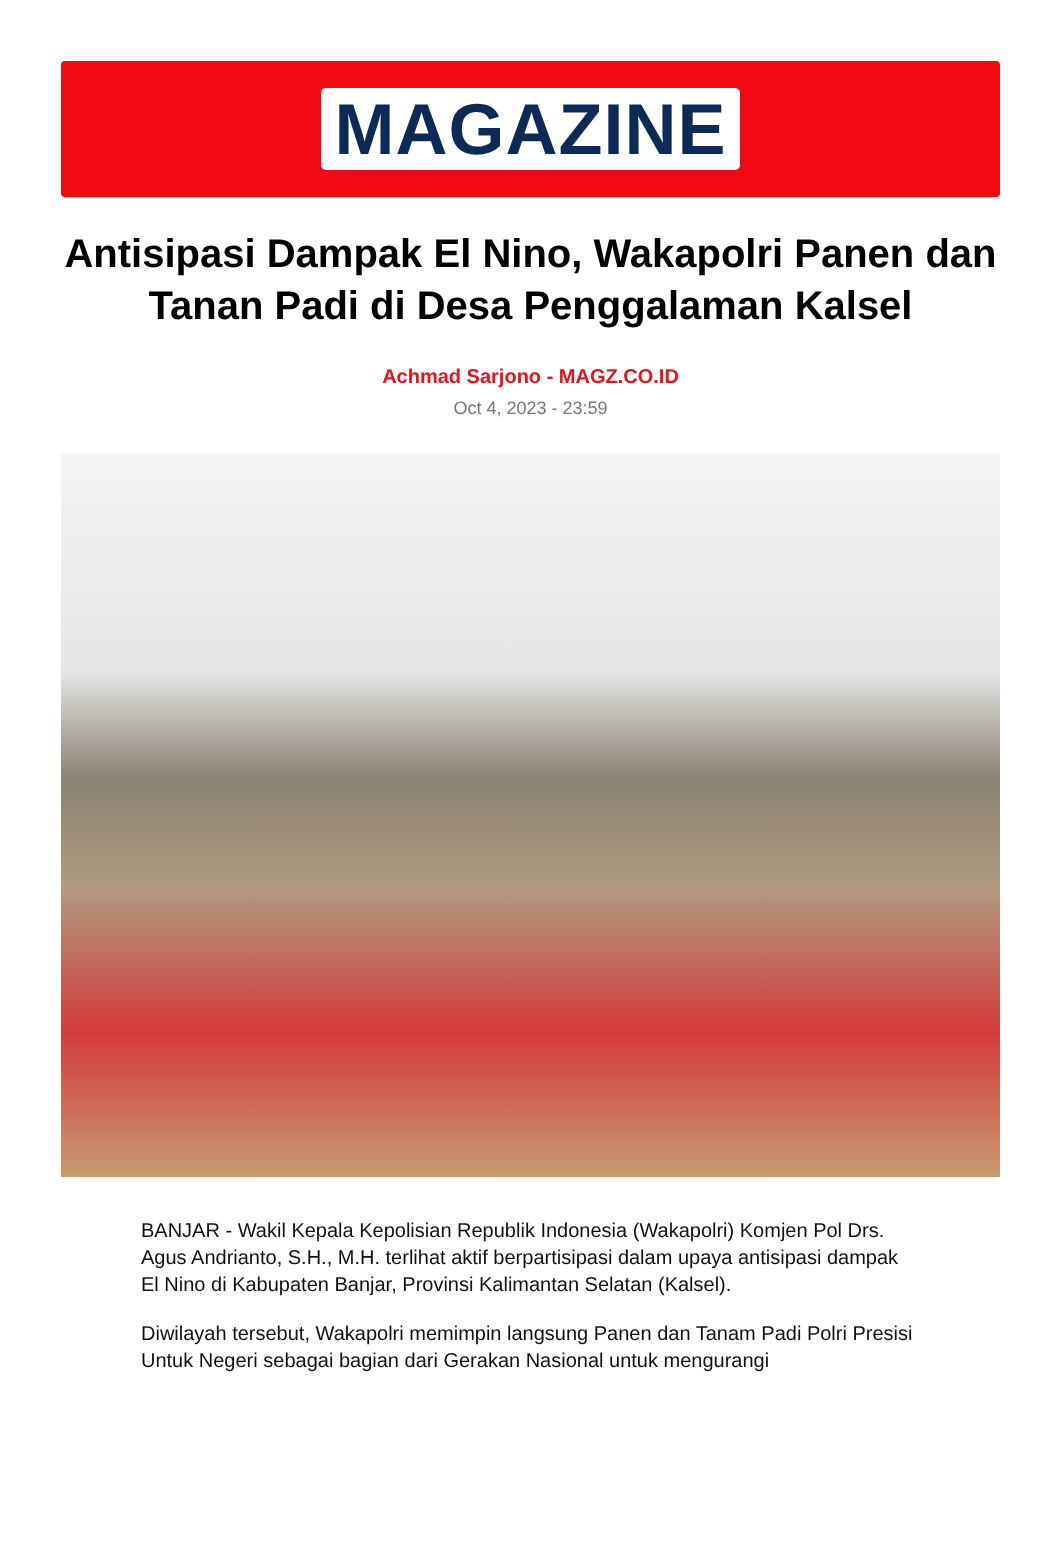MAGAZINE
Antisipasi Dampak El Nino, Wakapolri Panen dan Tanan Padi di Desa Penggalaman Kalsel
Achmad Sarjono - MAGZ.CO.ID
Oct 4, 2023 - 23:59
BANJAR - Wakil Kepala Kepolisian Republik Indonesia (Wakapolri) Komjen Pol Drs. Agus Andrianto, S.H., M.H. terlihat aktif berpartisipasi dalam upaya antisipasi dampak El Nino di Kabupaten Banjar, Provinsi Kalimantan Selatan (Kalsel).
Diwilayah tersebut, Wakapolri memimpin langsung Panen dan Tanam Padi Polri Presisi Untuk Negeri sebagai bagian dari Gerakan Nasional untuk mengurangi